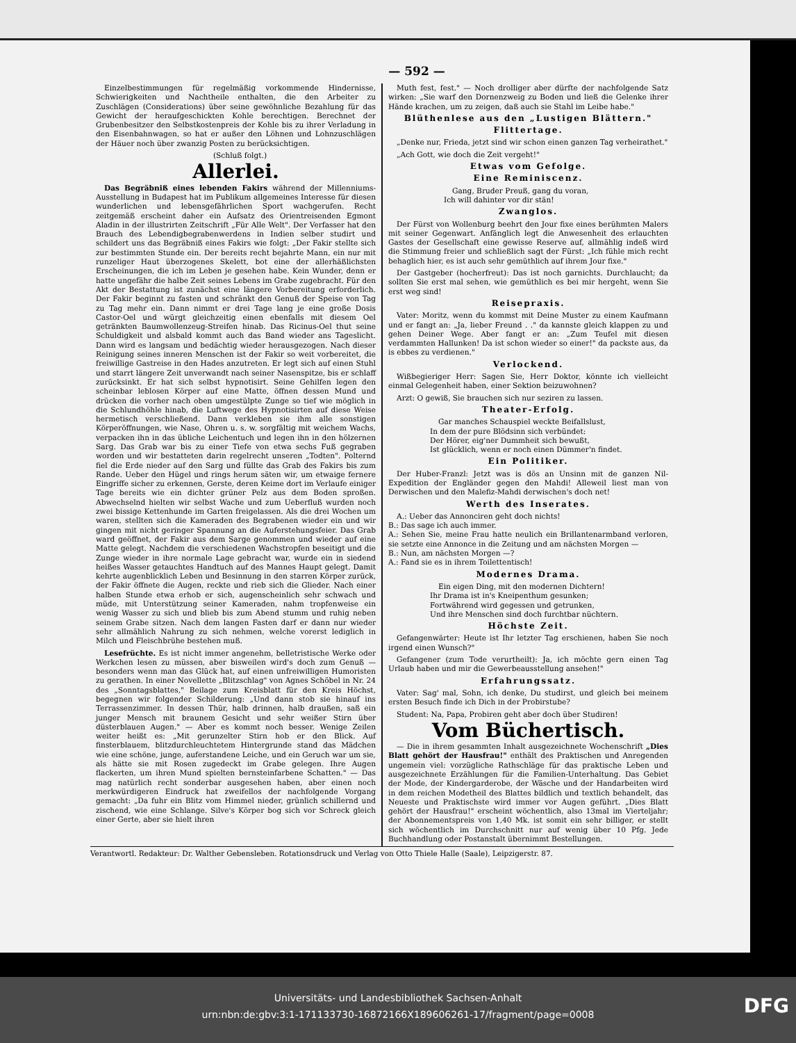— 592 —
Einzelbestimmungen für regelmäßig vorkommende Hindernisse, Schwierigkeiten und Nachtheile enthalten, die den Arbeiter zu Zuschlägen (Considerations) über seine gewöhnliche Bezahlung für das Gewicht der heraufgeschickten Kohle berechtigen. Berechnet der Grubenbesitzer den Selbstkostenpreis der Kohle bis zu ihrer Verladung in den Eisenbahnwagen, so hat er außer den Löhnen und Lohnzuschlägen der Häuer noch über zwanzig Posten zu berücksichtigen.
(Schluß folgt.)
Allerlei.
Das Begräbniß eines lebenden Fakirs während der Millenniums-Ausstellung in Budapest hat im Publikum allgemeines Interesse für diesen wunderlichen und lebensgefährlichen Sport wachgerufen. Recht zeitgemäß erscheint daher ein Aufsatz des Orientreisenden Egmont Aladin in der illustrirten Zeitschrift „Für Alle Welt". Der Verfasser hat den Brauch des Lebendigbegrabenwerdens in Indien selber studirt und schildert uns das Begräbniß eines Fakirs wie folgt: „Der Fakir stellte sich zur bestimmten Stunde ein. Der bereits recht bejahrte Mann, ein nur mit runzeliger Haut überzogenes Skelett, bot eine der allerhäßlichsten Erscheinungen, die ich im Leben je gesehen habe. Kein Wunder, denn er hatte ungefähr die halbe Zeit seines Lebens im Grabe zugebracht. Für den Akt der Bestattung ist zunächst eine längere Vorbereitung erforderlich. Der Fakir beginnt zu fasten und schränkt den Genuß der Speise von Tag zu Tag mehr ein. Dann nimmt er drei Tage lang je eine große Dosis Castor-Oel und würgt gleichzeitig einen ebenfalls mit diesem Oel getränkten Baumwollenzeug-Streifen hinab. Das Ricinus-Oel thut seine Schuldigkeit und alsbald kommt auch das Band wieder ans Tageslicht. Dann wird es langsam und bedächtig wieder herausgezogen. Nach dieser Reinigung seines inneren Menschen ist der Fakir so weit vorbereitet, die freiwillige Gastreise in den Hades anzutreten. Er legt sich auf einen Stuhl und starrt längere Zeit unverwandt nach seiner Nasenspitze, bis er schlaff zurücksinkt. Er hat sich selbst hypnotisirt. Seine Gehilfen legen den scheinbar leblosen Körper auf eine Matte, öffnen dessen Mund und drücken die vorher nach oben umgestülpte Zunge so tief wie möglich in die Schlundhöhle hinab, die Luftwege des Hypnotisirten auf diese Weise hermetisch verschließend. Dann verkleben sie ihm alle sonstigen Körperöffnungen, wie Nase, Ohren u. s. w. sorgfältig mit weichem Wachs, verpacken ihn in das übliche Leichentuch und legen ihn in den hölzernen Sarg. Das Grab war bis zu einer Tiefe von etwa sechs Fuß gegraben worden und wir bestatteten darin regelrecht unseren „Todten". Polternd fiel die Erde nieder auf den Sarg und füllte das Grab des Fakirs bis zum Rande. Ueber den Hügel und rings herum säten wir, um etwaige fernere Eingriffe sicher zu erkennen, Gerste, deren Keime dort im Verlaufe einiger Tage bereits wie ein dichter grüner Pelz aus dem Boden sproßen. Abwechselnd hielten wir selbst Wache und zum Ueberfluß wurden noch zwei bissige Kettenhunde im Garten freigelassen. Als die drei Wochen um waren, stellten sich die Kameraden des Begrabenen wieder ein und wir gingen mit nicht geringer Spannung an die Auferstehungsfeier. Das Grab ward geöffnet, der Fakir aus dem Sarge genommen und wieder auf eine Matte gelegt. Nachdem die verschiedenen Wachstropfen beseitigt und die Zunge wieder in ihre normale Lage gebracht war, wurde ein in siedend heißes Wasser getauchtes Handtuch auf des Mannes Haupt gelegt. Damit kehrte augenblicklich Leben und Besinnung in den starren Körper zurück, der Fakir öffnete die Augen, reckte und rieb sich die Glieder. Nach einer halben Stunde etwa erhob er sich, augenscheinlich sehr schwach und müde, mit Unterstützung seiner Kameraden, nahm tropfenweise ein wenig Wasser zu sich und blieb bis zum Abend stumm und ruhig neben seinem Grabe sitzen. Nach dem langen Fasten darf er dann nur wieder sehr allmählich Nahrung zu sich nehmen, welche vorerst lediglich in Milch und Fleischbrühe bestehen muß.
Lesefrüchte. Es ist nicht immer angenehm, belletristische Werke oder Werkchen lesen zu müssen, aber bisweilen wird's doch zum Genuß — besonders wenn man das Glück hat, auf einen unfreiwilligen Humoristen zu gerathen. In einer Novellette „Blitzschlag" von Agnes Schöbel in Nr. 24 des „Sonntagsblattes," Beilage zum Kreisblatt für den Kreis Höchst, begegnen wir folgender Schilderung: „Und dann stob sie hinauf ins Terrassenzimmer. In dessen Thür, halb drinnen, halb draußen, saß ein junger Mensch mit braunem Gesicht und sehr weißer Stirn über düsterblauen Augen." — Aber es kommt noch besser. Wenige Zeilen weiter heißt es: „Mit gerunzelter Stirn hob er den Blick. Auf finsterblauem, blitzdurchleuchtetem Hintergrunde stand das Mädchen wie eine schöne, junge, auferstandene Leiche, und ein Geruch war um sie, als hätte sie mit Rosen zugedeckt im Grabe gelegen. Ihre Augen flackerten, um ihren Mund spielten bernsteinfarbene Schatten." — Das mag natürlich recht sonderbar ausgesehen haben, aber einen noch merkwürdigeren Eindruck hat zweifellos der nachfolgende Vorgang gemacht: „Da fuhr ein Blitz vom Himmel nieder, grünlich schillernd und zischend, wie eine Schlange. Silve's Körper bog sich vor Schreck gleich einer Gerte, aber sie hielt ihren
Muth fest, fest." — Noch drolliger aber dürfte der nachfolgende Satz wirken: „Sie warf den Dornenzweig zu Boden und ließ die Gelenke ihrer Hände krachen, um zu zeigen, daß auch sie Stahl im Leibe habe."
Blüthenlese aus den „Lustigen Blättern."
Flittertage.
„Denke nur, Frieda, jetzt sind wir schon einen ganzen Tag verheirathet."
„Ach Gott, wie doch die Zeit vergeht!"
Etwas vom Gefolge.
Eine Reminiscenz.
Gang, Bruder Preuß, gang du voran,
Ich will dahinter vor dir stän!
Zwanglos.
Der Fürst von Wollenburg beehrt den Jour fixe eines berühmten Malers mit seiner Gegenwart. Anfänglich legt die Anwesenheit des erlauchten Gastes der Gesellschaft eine gewisse Reserve auf, allmählig indeß wird die Stimmung freier und schließlich sagt der Fürst: „Ich fühle mich recht behaglich hier, es ist auch sehr gemüthlich auf ihrem Jour fixe."
Der Gastgeber (hocherfreut): Das ist noch garnichts. Durchlaucht; da sollten Sie erst mal sehen, wie gemüthlich es bei mir hergeht, wenn Sie erst weg sind!
Reisepraxis.
Vater: Moritz, wenn du kommst mit Deine Muster zu einem Kaufmann und er fangt an: „Ja, lieber Freund . ." da kannste gleich klappen zu und gehen Deiner Wege. Aber fangt er an: „Zum Teufel mit diesen verdammten Hallunken! Da ist schon wieder so einer!" da packste aus, da is ebbes zu verdienen."
Verlockend.
Wißbegieriger Herr: Sagen Sie, Herr Doktor, könnte ich vielleicht einmal Gelegenheit haben, einer Sektion beizuwohnen?
Arzt: O gewiß, Sie brauchen sich nur seziren zu lassen.
Theater-Erfolg.
Gar manches Schauspiel weckte Beifallslust,
In dem der pure Blödsinn sich verbündet:
Der Hörer, eig'ner Dummheit sich bewußt,
Ist glücklich, wenn er noch einen Dümmer'n findet.
Ein Politiker.
Der Huber-Franzl: Jetzt was is dös an Unsinn mit de ganzen Nil-Expedition der Engländer gegen den Mahdi! Alleweil liest man von Derwischen und den Malefiz-Mahdi derwischen's doch net!
Werth des Inserates.
A.: Ueber das Annonciren geht doch nichts!
B.: Das sage ich auch immer.
A.: Sehen Sie, meine Frau hatte neulich ein Brillantenarmband verloren, sie setzte eine Annonce in die Zeitung und am nächsten Morgen —
B.: Nun, am nächsten Morgen —?
A.: Fand sie es in ihrem Toilettentisch!
Modernes Drama.
Ein eigen Ding, mit den modernen Dichtern!
Ihr Drama ist in's Kneipenthum gesunken;
Fortwährend wird gegessen und getrunken,
Und ihre Menschen sind doch furchtbar nüchtern.
Höchste Zeit.
Gefangenwärter: Heute ist Ihr letzter Tag erschienen, haben Sie noch irgend einen Wunsch?"
Gefangener (zum Tode verurtheilt): Ja, ich möchte gern einen Tag Urlaub haben und mir die Gewerbeausstellung ansehen!"
Erfahrungssatz.
Vater: Sag' mal, Sohn, ich denke, Du studirst, und gleich bei meinem ersten Besuch finde ich Dich in der Probirstube?
Student: Na, Papa, Probiren geht aber doch über Studiren!
Vom Büchertisch.
— Die in ihrem gesammten Inhalt ausgezeichnete Wochenschrift „Dies Blatt gehört der Hausfrau!" enthält des Praktischen und Anregenden ungemein viel: vorzügliche Rathschläge für das praktische Leben und ausgezeichnete Erzählungen für die Familien-Unterhaltung. Das Gebiet der Mode, der Kindergarderobe, der Wäsche und der Handarbeiten wird in dem reichen Modetheil des Blattes bildlich und textlich behandelt, das Neueste und Praktischste wird immer vor Augen geführt. „Dies Blatt gehört der Hausfrau!" erscheint wöchentlich, also 13mal im Vierteljahr; der Abonnementspreis von 1,40 Mk. ist somit ein sehr billiger, er stellt sich wöchentlich im Durchschnitt nur auf wenig über 10 Pfg. Jede Buchhandlung oder Postanstalt übernimmt Bestellungen.
Verantwortl. Redakteur: Dr. Walther Gebensleben. Rotationsdruck und Verlag von Otto Thiele Halle (Saale), Leipzigerstr. 87.
Universitäts- und Landesbibliothek Sachsen-Anhalt
urn:nbn:de:gbv:3:1-171133730-16872166X189606261-17/fragment/page=0008
DFG